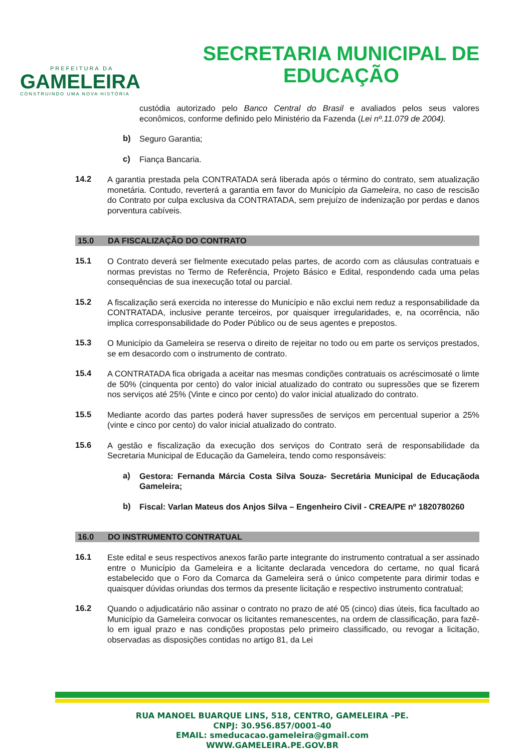PREFEITURA DA
GAMELEIRA
CONSTRUINDO UMA NOVA HISTÓRIA
SECRETARIA MUNICIPAL DE
EDUCAÇÃO
custódia autorizado pelo Banco Central do Brasil e avaliados pelos seus valores econômicos, conforme definido pelo Ministério da Fazenda (Lei nº.11.079 de 2004).
b) Seguro Garantia;
c) Fiança Bancaria.
14.2 A garantia prestada pela CONTRATADA será liberada após o término do contrato, sem atualização monetária. Contudo, reverterá a garantia em favor do Município da Gameleira, no caso de rescisão do Contrato por culpa exclusiva da CONTRATADA, sem prejuízo de indenização por perdas e danos porventura cabíveis.
15.0 DA FISCALIZAÇÃO DO CONTRATO
15.1 O Contrato deverá ser fielmente executado pelas partes, de acordo com as cláusulas contratuais e normas previstas no Termo de Referência, Projeto Básico e Edital, respondendo cada uma pelas consequências de sua inexecução total ou parcial.
15.2 A fiscalização será exercida no interesse do Município e não exclui nem reduz a responsabilidade da CONTRATADA, inclusive perante terceiros, por quaisquer irregularidades, e, na ocorrência, não implica corresponsabilidade do Poder Público ou de seus agentes e prepostos.
15.3 O Município da Gameleira se reserva o direito de rejeitar no todo ou em parte os serviços prestados, se em desacordo com o instrumento de contrato.
15.4 A CONTRATADA fica obrigada a aceitar nas mesmas condições contratuais os acréscimosaté o limte de 50% (cinquenta por cento) do valor inicial atualizado do contrato ou supressões que se fizerem nos serviços até 25% (Vinte e cinco por cento) do valor inicial atualizado do contrato.
15.5 Mediante acordo das partes poderá haver supressões de serviços em percentual superior a 25% (vinte e cinco por cento) do valor inicial atualizado do contrato.
15.6 A gestão e fiscalização da execução dos serviços do Contrato será de responsabilidade da Secretaria Municipal de Educação da Gameleira, tendo como responsáveis:
a) Gestora: Fernanda Márcia Costa Silva Souza- Secretária Municipal de Educaçãoda Gameleira;
b) Fiscal: Varlan Mateus dos Anjos Silva – Engenheiro Civil - CREA/PE nº 1820780260
16.0 DO INSTRUMENTO CONTRATUAL
16.1 Este edital e seus respectivos anexos farão parte integrante do instrumento contratual a ser assinado entre o Município da Gameleira e a licitante declarada vencedora do certame, no qual ficará estabelecido que o Foro da Comarca da Gameleira será o único competente para dirimir todas e quaisquer dúvidas oriundas dos termos da presente licitação e respectivo instrumento contratual;
16.2 Quando o adjudicatário não assinar o contrato no prazo de até 05 (cinco) dias úteis, fica facultado ao Município da Gameleira convocar os licitantes remanescentes, na ordem de classificação, para fazê-lo em igual prazo e nas condições propostas pelo primeiro classificado, ou revogar a licitação, observadas as disposições contidas no artigo 81, da Lei
RUA MANOEL BUARQUE LINS, 518, CENTRO, GAMELEIRA -PE.
CNPJ: 30.956.857/0001-40
EMAIL: smeducacao.gameleira@gmail.com
WWW.GAMELEIRA.PE.GOV.BR